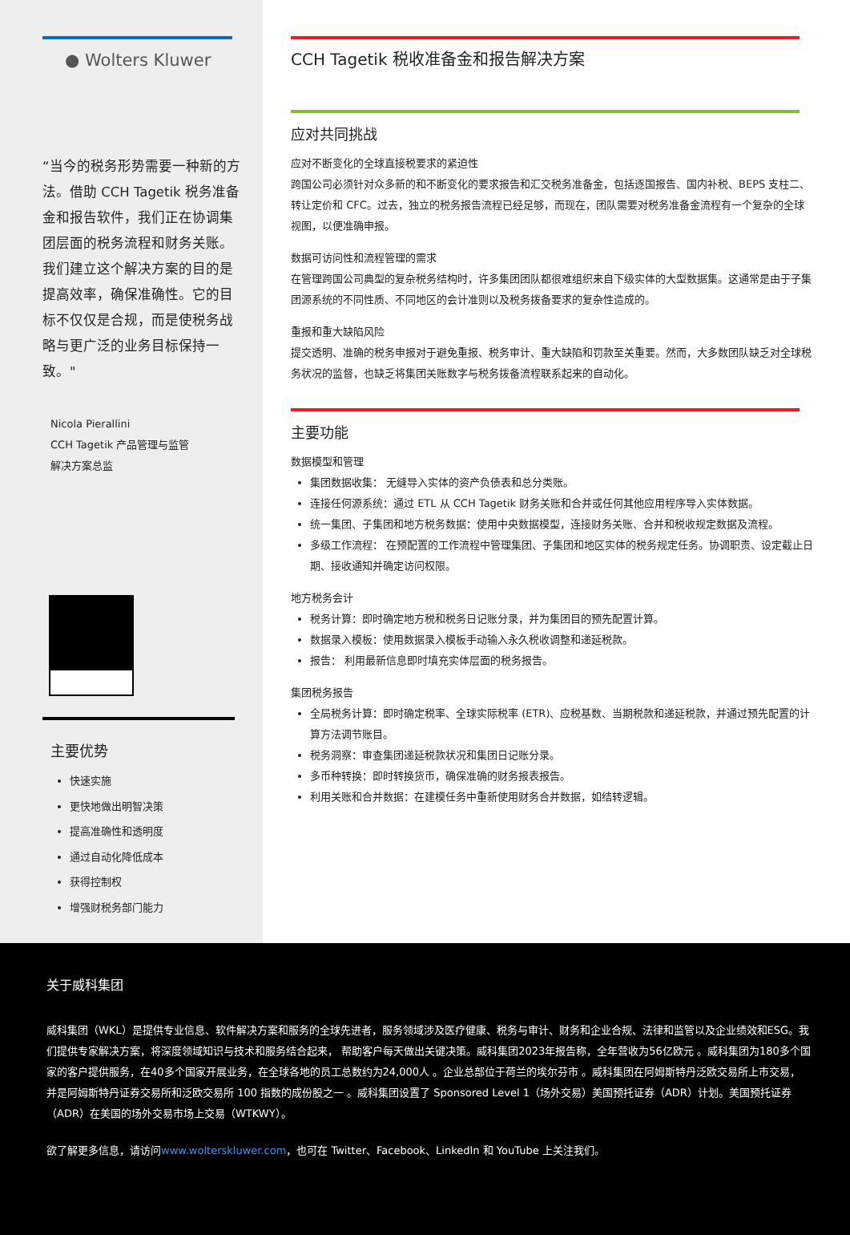● Wolters Kluwer
“当今的税务形势需要一种新的方法。借助 CCH Tagetik 税务准备金和报告软件，我们正在协调集团层面的税务流程和财务关账。我们建立这个解决方案的目的是提高效率，确保准确性。它的目标不仅仅是合规，而是使税务战略与更广泛的业务目标保持一致。"
Nicola Pierallini
CCH Tagetik 产品管理与监管
解决方案总监
主要优势
快速实施
更快地做出明智决策
提高准确性和透明度
通过自动化降低成本
获得控制权
增强财税务部门能力
CCH Tagetik 税收准备金和报告解决方案
应对共同挑战
应对不断变化的全球直接税要求的紧迫性
跨国公司必须针对众多新的和不断变化的要求报告和汇交税务准备金，包括逐国报告、国内补税、BEPS 支柱二、转让定价和 CFC。过去，独立的税务报告流程已经足够，而现在，团队需要对税务准备金流程有一个复杂的全球视图，以便准确申报。
数据可访问性和流程管理的需求
在管理跨国公司典型的复杂税务结构时，许多集团团队都很难组织来自下级实体的大型数据集。这通常是由于子集团源系统的不同性质、不同地区的会计准则以及税务拨备要求的复杂性造成的。
重报和重大缺陷风险
提交透明、准确的税务申报对于避免重报、税务审计、重大缺陷和罚款至关重要。然而，大多数团队缺乏对全球税务状况的监督，也缺乏将集团关账数字与税务拨备流程联系起来的自动化。
主要功能
数据模型和管理
集团数据收集： 无缝导入实体的资产负债表和总分类账。
连接任何源系统：通过 ETL 从 CCH Tagetik 财务关账和合并或任何其他应用程序导入实体数据。
统一集团、子集团和地方税务数据：使用中央数据模型，连接财务关账、合并和税收规定数据及流程。
多级工作流程： 在预配置的工作流程中管理集团、子集团和地区实体的税务规定任务。协调职责、设定截止日期、接收通知并确定访问权限。
地方税务会计
税务计算：即时确定地方税和税务日记账分录，并为集团目的预先配置计算。
数据录入模板：使用数据录入模板手动输入永久税收调整和递延税款。
报告： 利用最新信息即时填充实体层面的税务报告。
集团税务报告
全局税务计算：即时确定税率、全球实际税率 (ETR)、应税基数、当期税款和递延税款，并通过预先配置的计算方法调节账目。
税务洞察：审查集团递延税款状况和集团日记账分录。
多币种转换：即时转换货币，确保准确的财务报表报告。
利用关账和合并数据：在建模任务中重新使用财务合并数据，如结转逻辑。
关于威科集团
威科集团（WKL）是提供专业信息、软件解决方案和服务的全球先进者，服务领域涉及医疗健康、税务与审计、财务和企业合规、法律和监管以及企业绩效和ESG。我们提供专家解决方案，将深度领域知识与技术和服务结合起来， 帮助客户每天做出关键决策。威科集团2023年报告称，全年营收为56亿欧元 。威科集团为180多个国家的客户提供服务，在40多个国家开展业务，在全球各地的员工总数约为24,000人 。企业总部位于荷兰的埃尔芬市 。威科集团在阿姆斯特丹泛欧交易所上市交易， 并是阿姆斯特丹证券交易所和泛欧交易所 100 指数的成份股之一 。威科集团设置了 Sponsored Level 1（场外交易）美国预托证券（ADR）计划。美国预托证券（ADR）在美国的场外交易市场上交易（WTKWY）。
欲了解更多信息，请访问www.wolterskluwer.com，也可在 Twitter、Facebook、LinkedIn 和 YouTube 上关注我们。